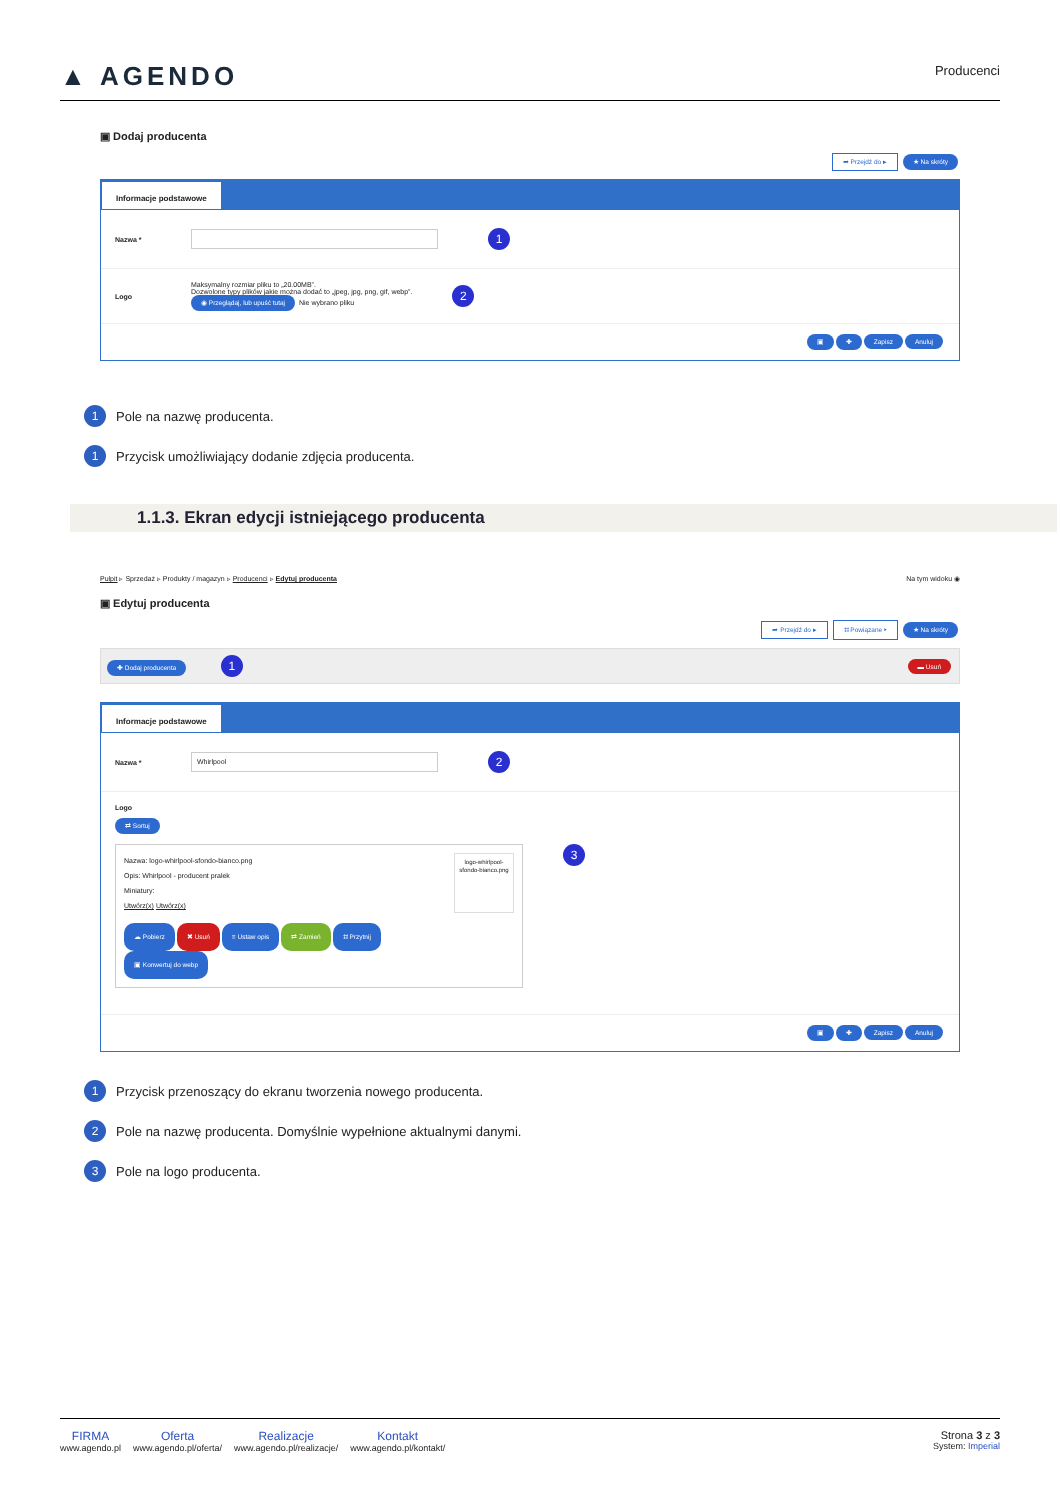▲ AGENDO
Producenci
▣ Dodaj producenta
➦ Przejdź do ▸ ★ Na skróty
Informacje podstawowe
Nazwa * 1
Logo
Maksymalny rozmiar pliku to „20.00MB”.
Dozwolone typy plików jakie można dodać to „jpeg, jpg, png, gif, webp”.
◉ Przeglądaj, lub upuść tutaj Nie wybrano pliku
2
▣ ✚ Zapisz Anuluj
1 Pole na nazwę producenta.
1 Przycisk umożliwiający dodanie zdjęcia producenta.
1.1.3. Ekran edycji istniejącego producenta
Pulpit ▹ Sprzedaż ▹ Produkty / magazyn ▹ Producenci ▹ Edytuj producenta Na tym widoku ◉
▣ Edytuj producenta
➦ Przejdź do ▸ ⌗ Powiązane ▸ ★ Na skróty
✚ Dodaj producenta 1 ▬ Usuń
Informacje podstawowe
Nazwa * Whirlpool 2
Logo
⇄ Sortuj
Nazwa: logo-whirlpool-sfondo-bianco.png
Opis: Whirlpool - producent pralek
Miniatury:
Utwórz(x) Utwórz(x)
logo-whirlpool-sfondo-bianco.png
☁ Pobierz ✖ Usuń ≡ Ustaw opis ⇄ Zamień ⌗ Przytnij
▣ Konwertuj do webp
3
▣ ✚ Zapisz Anuluj
1 Przycisk przenoszący do ekranu tworzenia nowego producenta.
2 Pole na nazwę producenta. Domyślnie wypełnione aktualnymi danymi.
3 Pole na logo producenta.
FIRMA
www.agendo.pl
Oferta
www.agendo.pl/oferta/
Realizacje
www.agendo.pl/realizacje/
Kontakt
www.agendo.pl/kontakt/
Strona 3 z 3
System: Imperial